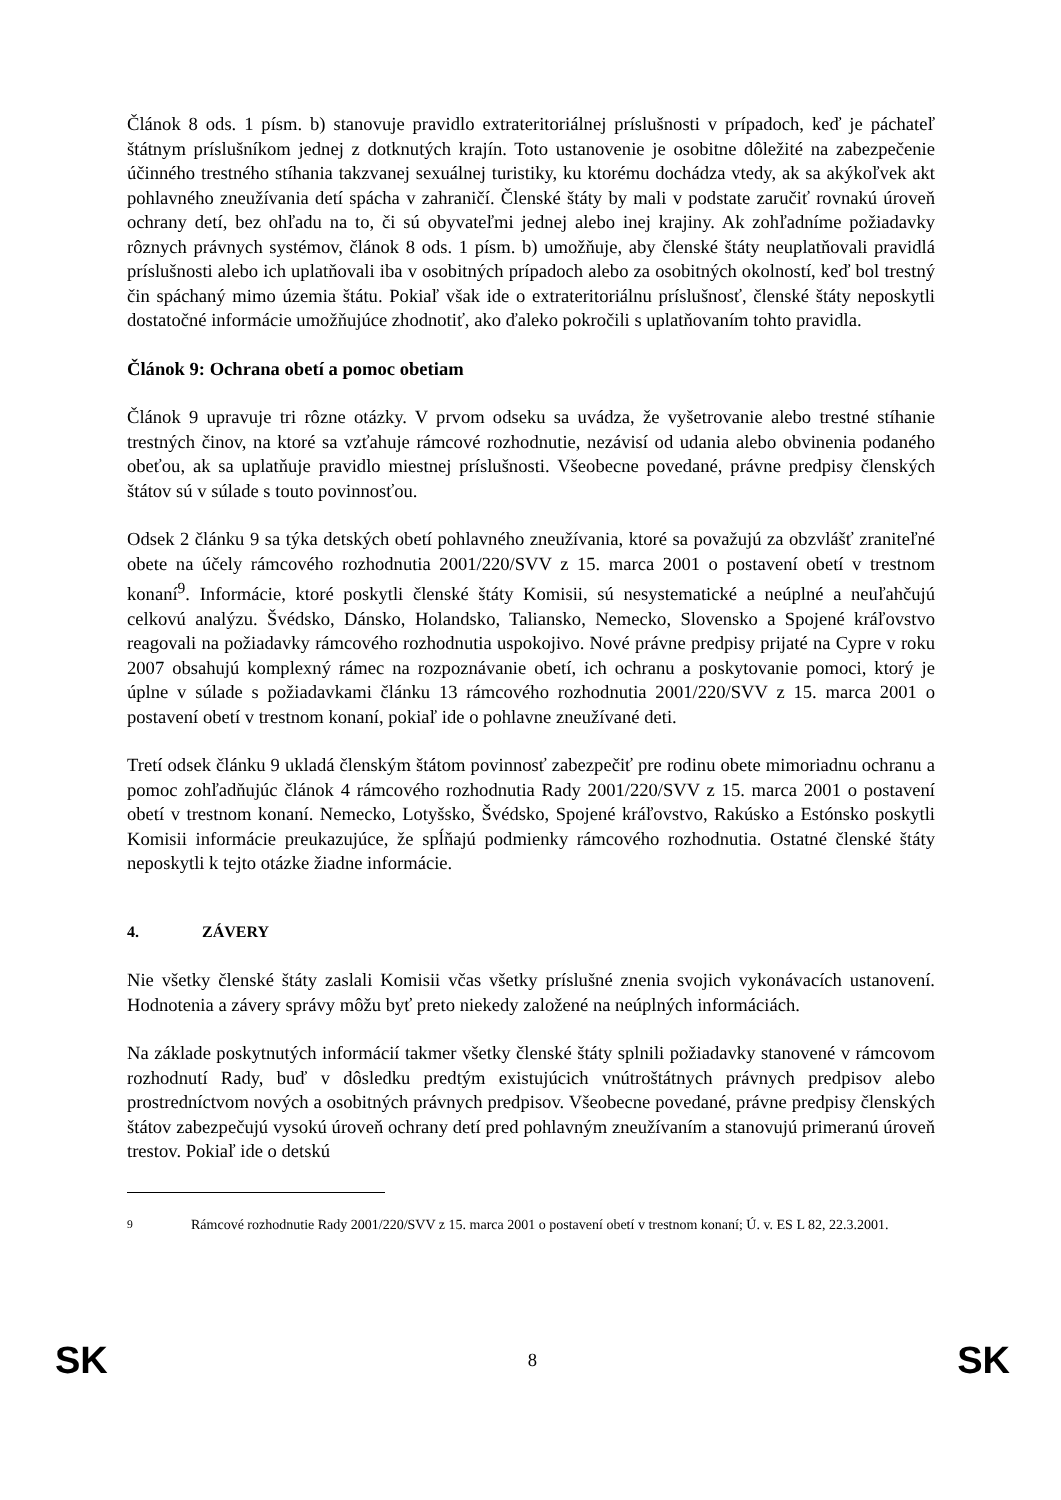Článok 8 ods. 1 písm. b) stanovuje pravidlo extrateritoriálnej príslušnosti v prípadoch, keď je páchateľ štátnym príslušníkom jednej z dotknutých krajín. Toto ustanovenie je osobitne dôležité na zabezpečenie účinného trestného stíhania takzvanej sexuálnej turistiky, ku ktorému dochádza vtedy, ak sa akýkoľvek akt pohlavného zneužívania detí spácha v zahraničí. Členské štáty by mali v podstate zaručiť rovnakú úroveň ochrany detí, bez ohľadu na to, či sú obyvateľmi jednej alebo inej krajiny. Ak zohľadníme požiadavky rôznych právnych systémov, článok 8 ods. 1 písm. b) umožňuje, aby členské štáty neuplatňovali pravidlá príslušnosti alebo ich uplatňovali iba v osobitných prípadoch alebo za osobitných okolností, keď bol trestný čin spáchaný mimo územia štátu. Pokiaľ však ide o extrateritoriálnu príslušnosť, členské štáty neposkytli dostatočné informácie umožňujúce zhodnotiť, ako ďaleko pokročili s uplatňovaním tohto pravidla.
Článok 9: Ochrana obetí a pomoc obetiam
Článok 9 upravuje tri rôzne otázky. V prvom odseku sa uvádza, že vyšetrovanie alebo trestné stíhanie trestných činov, na ktoré sa vzťahuje rámcové rozhodnutie, nezávisí od udania alebo obvinenia podaného obeťou, ak sa uplatňuje pravidlo miestnej príslušnosti. Všeobecne povedané, právne predpisy členských štátov sú v súlade s touto povinnosťou.
Odsek 2 článku 9 sa týka detských obetí pohlavného zneužívania, ktoré sa považujú za obzvlášť zraniteľné obete na účely rámcového rozhodnutia 2001/220/SVV z 15. marca 2001 o postavení obetí v trestnom konaní<sup>9</sup>. Informácie, ktoré poskytli členské štáty Komisii, sú nesystematické a neúplné a neuľahčujú celkovú analýzu. Švédsko, Dánsko, Holandsko, Taliansko, Nemecko, Slovensko a Spojené kráľovstvo reagovali na požiadavky rámcového rozhodnutia uspokojivo. Nové právne predpisy prijaté na Cypre v roku 2007 obsahujú komplexný rámec na rozpoznávanie obetí, ich ochranu a poskytovanie pomoci, ktorý je úplne v súlade s požiadavkami článku 13 rámcového rozhodnutia 2001/220/SVV z 15. marca 2001 o postavení obetí v trestnom konaní, pokiaľ ide o pohlavne zneužívané deti.
Tretí odsek článku 9 ukladá členským štátom povinnosť zabezpečiť pre rodinu obete mimoriadnu ochranu a pomoc zohľadňujúc článok 4 rámcového rozhodnutia Rady 2001/220/SVV z 15. marca 2001 o postavení obetí v trestnom konaní. Nemecko, Lotyšsko, Švédsko, Spojené kráľovstvo, Rakúsko a Estónsko poskytli Komisii informácie preukazujúce, že spĺňajú podmienky rámcového rozhodnutia. Ostatné členské štáty neposkytli k tejto otázke žiadne informácie.
4. ZÁVERY
Nie všetky členské štáty zaslali Komisii včas všetky príslušné znenia svojich vykonávacích ustanovení. Hodnotenia a závery správy môžu byť preto niekedy založené na neúplných informáciách.
Na základe poskytnutých informácií takmer všetky členské štáty splnili požiadavky stanovené v rámcovom rozhodnutí Rady, buď v dôsledku predtým existujúcich vnútroštátnych právnych predpisov alebo prostredníctvom nových a osobitných právnych predpisov. Všeobecne povedané, právne predpisy členských štátov zabezpečujú vysokú úroveň ochrany detí pred pohlavným zneužívaním a stanovujú primeranú úroveň trestov. Pokiaľ ide o detskú
<sup>9</sup> Rámcové rozhodnutie Rady 2001/220/SVV z 15. marca 2001 o postavení obetí v trestnom konaní; Ú. v. ES L 82, 22.3.2001.
SK 8 SK